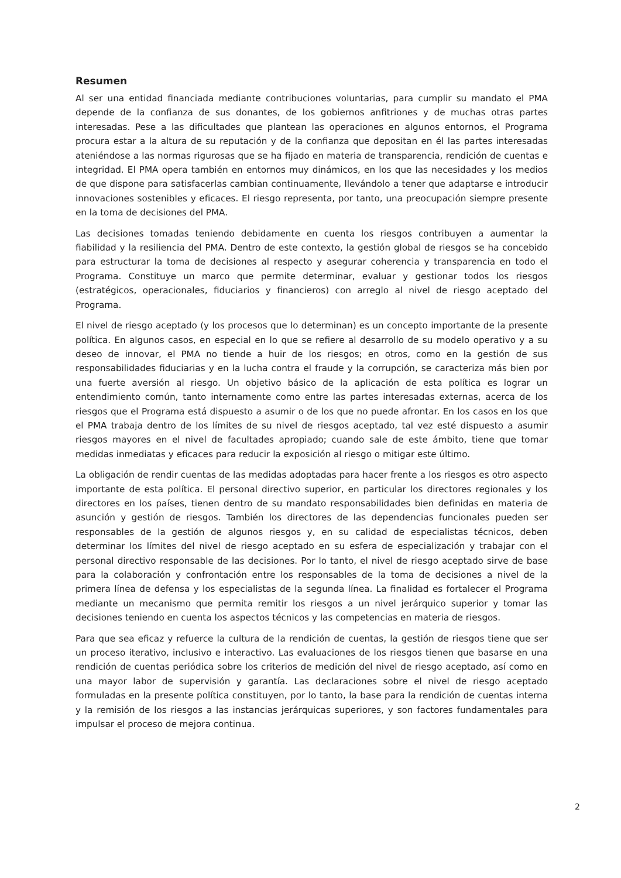Resumen
Al ser una entidad financiada mediante contribuciones voluntarias, para cumplir su mandato el PMA depende de la confianza de sus donantes, de los gobiernos anfitriones y de muchas otras partes interesadas. Pese a las dificultades que plantean las operaciones en algunos entornos, el Programa procura estar a la altura de su reputación y de la confianza que depositan en él las partes interesadas ateniéndose a las normas rigurosas que se ha fijado en materia de transparencia, rendición de cuentas e integridad. El PMA opera también en entornos muy dinámicos, en los que las necesidades y los medios de que dispone para satisfacerlas cambian continuamente, llevándolo a tener que adaptarse e introducir innovaciones sostenibles y eficaces. El riesgo representa, por tanto, una preocupación siempre presente en la toma de decisiones del PMA.
Las decisiones tomadas teniendo debidamente en cuenta los riesgos contribuyen a aumentar la fiabilidad y la resiliencia del PMA. Dentro de este contexto, la gestión global de riesgos se ha concebido para estructurar la toma de decisiones al respecto y asegurar coherencia y transparencia en todo el Programa. Constituye un marco que permite determinar, evaluar y gestionar todos los riesgos (estratégicos, operacionales, fiduciarios y financieros) con arreglo al nivel de riesgo aceptado del Programa.
El nivel de riesgo aceptado (y los procesos que lo determinan) es un concepto importante de la presente política. En algunos casos, en especial en lo que se refiere al desarrollo de su modelo operativo y a su deseo de innovar, el PMA no tiende a huir de los riesgos; en otros, como en la gestión de sus responsabilidades fiduciarias y en la lucha contra el fraude y la corrupción, se caracteriza más bien por una fuerte aversión al riesgo. Un objetivo básico de la aplicación de esta política es lograr un entendimiento común, tanto internamente como entre las partes interesadas externas, acerca de los riesgos que el Programa está dispuesto a asumir o de los que no puede afrontar. En los casos en los que el PMA trabaja dentro de los límites de su nivel de riesgos aceptado, tal vez esté dispuesto a asumir riesgos mayores en el nivel de facultades apropiado; cuando sale de este ámbito, tiene que tomar medidas inmediatas y eficaces para reducir la exposición al riesgo o mitigar este último.
La obligación de rendir cuentas de las medidas adoptadas para hacer frente a los riesgos es otro aspecto importante de esta política. El personal directivo superior, en particular los directores regionales y los directores en los países, tienen dentro de su mandato responsabilidades bien definidas en materia de asunción y gestión de riesgos. También los directores de las dependencias funcionales pueden ser responsables de la gestión de algunos riesgos y, en su calidad de especialistas técnicos, deben determinar los límites del nivel de riesgo aceptado en su esfera de especialización y trabajar con el personal directivo responsable de las decisiones. Por lo tanto, el nivel de riesgo aceptado sirve de base para la colaboración y confrontación entre los responsables de la toma de decisiones a nivel de la primera línea de defensa y los especialistas de la segunda línea. La finalidad es fortalecer el Programa mediante un mecanismo que permita remitir los riesgos a un nivel jerárquico superior y tomar las decisiones teniendo en cuenta los aspectos técnicos y las competencias en materia de riesgos.
Para que sea eficaz y refuerce la cultura de la rendición de cuentas, la gestión de riesgos tiene que ser un proceso iterativo, inclusivo e interactivo. Las evaluaciones de los riesgos tienen que basarse en una rendición de cuentas periódica sobre los criterios de medición del nivel de riesgo aceptado, así como en una mayor labor de supervisión y garantía. Las declaraciones sobre el nivel de riesgo aceptado formuladas en la presente política constituyen, por lo tanto, la base para la rendición de cuentas interna y la remisión de los riesgos a las instancias jerárquicas superiores, y son factores fundamentales para impulsar el proceso de mejora continua.
2